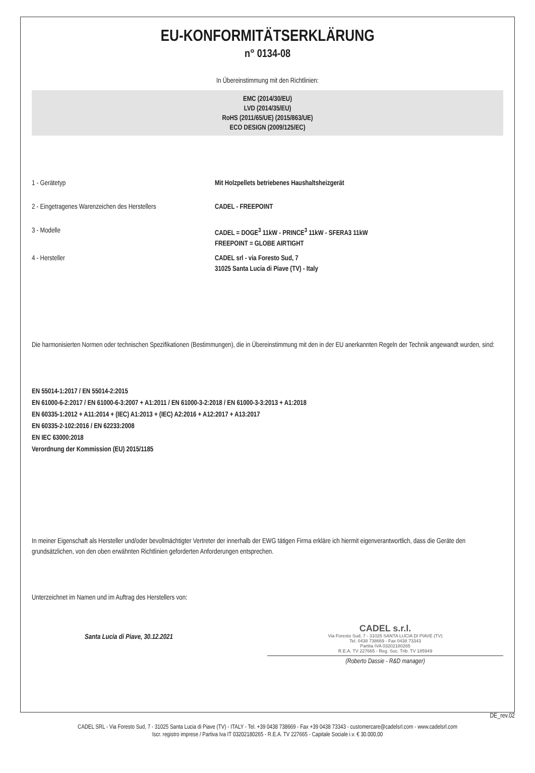EU-KONFORMITÄTSERKLÄRUNG
n° 0134-08
In Übereinstimmung mit den Richtlinien:
EMC (2014/30/EU)
LVD (2014/35/EU)
RoHS (2011/65/UE) (2015/863/UE)
ECO DESIGN (2009/125/EC)
1 - Gerätetyp Mit Holzpellets betriebenes Haushaltsheizgerät
2 - Eingetragenes Warenzeichen des Herstellers
CADEL - FREEPOINT
3 - Modelle CADEL = DOGE<sup>3</sup> 11kW - PRINCE<sup>3</sup> 11kW - SFERA3 11kW
FREEPOINT = GLOBE AIRTIGHT
4 - Hersteller CADEL srl - via Foresto Sud, 7
31025 Santa Lucia di Piave (TV) - Italy
Die harmonisierten Normen oder technischen Spezifikationen (Bestimmungen), die in Übereinstimmung mit den in der EU anerkannten Regeln der Technik angewandt wurden, sind:
EN 55014-1:2017 / EN 55014-2:2015
EN 61000-6-2:2017 / EN 61000-6-3:2007 + A1:2011 / EN 61000-3-2:2018 / EN 61000-3-3:2013 + A1:2018
EN 60335-1:2012 + A11:2014 + (IEC) A1:2013 + (IEC) A2:2016 + A12:2017 + A13:2017
EN 60335-2-102:2016 / EN 62233:2008
EN IEC 63000:2018
Verordnung der Kommission (EU) 2015/1185
In meiner Eigenschaft als Hersteller und/oder bevollmächtigter Vertreter der innerhalb der EWG tätigen Firma erkläre ich hiermit eigenverantwortlich, dass die Geräte den grundsätzlichen, von den oben erwähnten Richtlinien geforderten Anforderungen entsprechen.
Unterzeichnet im Namen und im Auftrag des Herstellers von:
Santa Lucia di Piave, 30.12.2021
CADEL s.r.l.
Via Foresto Sud, 7 - 31025 SANTA LUCIA DI PIAVE (TV)
Tel. 0438 738669 - Fax 0438 73343
Partita IVA 03202180265
R.E.A. TV 227665 - Reg. Soc. Trib. TV 185949
(Roberto Dassie - R&D manager)
DE_rev.02
CADEL SRL - Via Foresto Sud, 7 - 31025 Santa Lucia di Piave (TV) - ITALY - Tel. +39 0438 738669 - Fax +39 0438 73343 - customercare@cadelsrl.com - www.cadelsrl.com
Iscr. registro imprese / Partiva Iva IT 03202180265 - R.E.A. TV 227665 - Capitale Sociale i.v. € 30.000,00